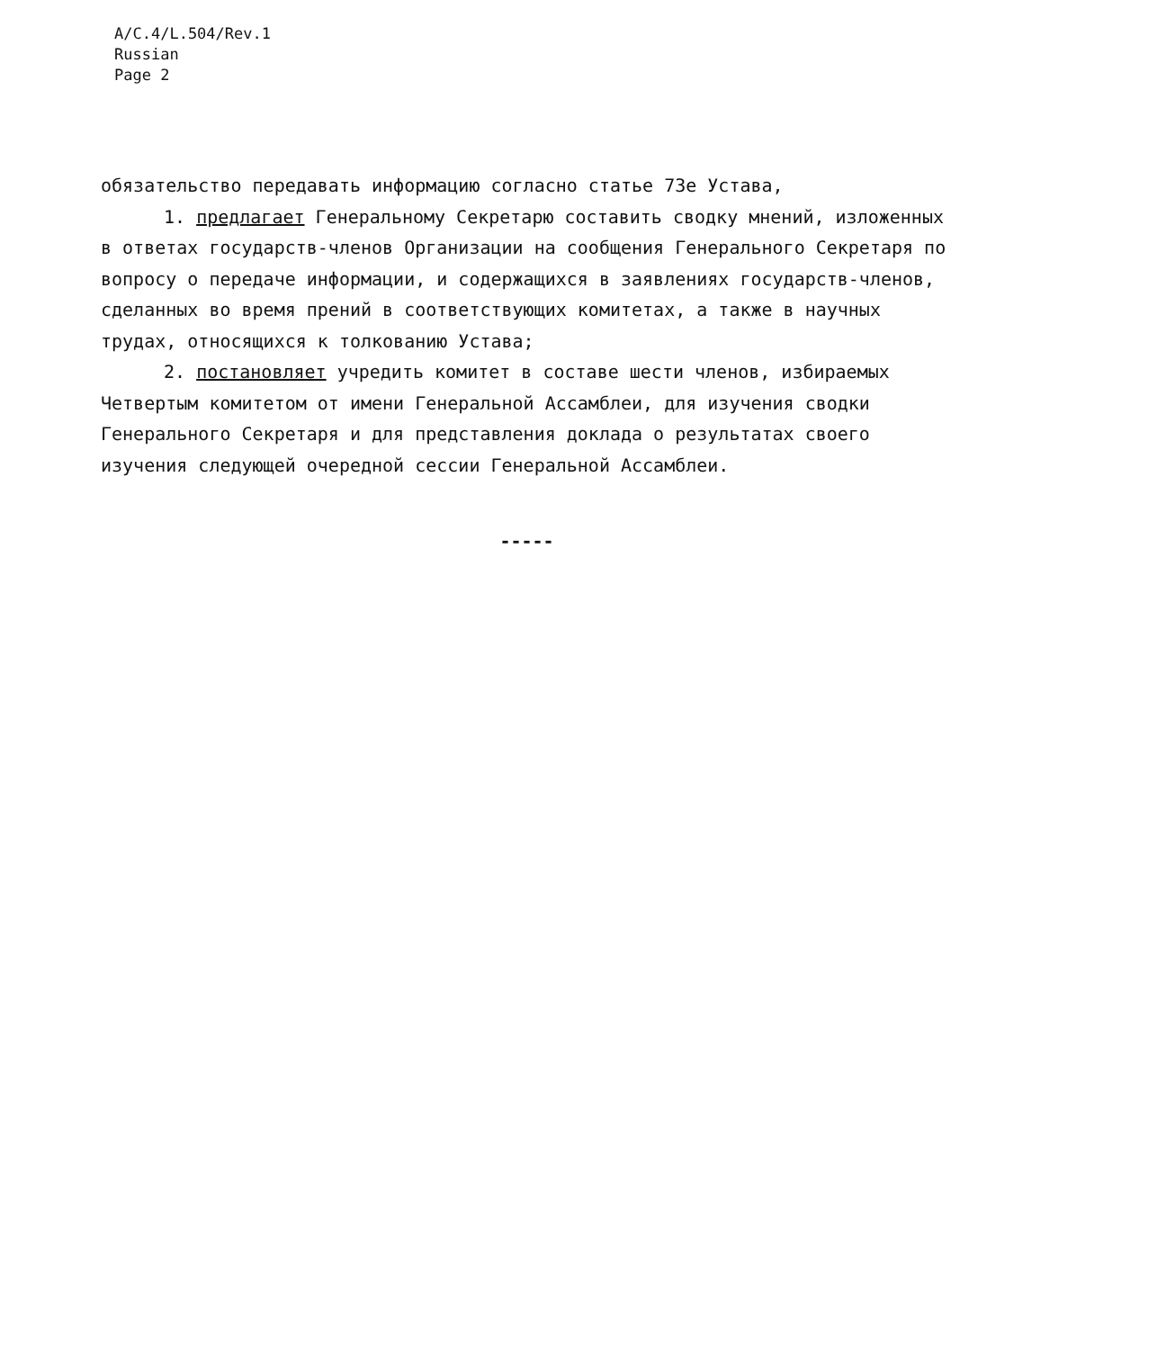A/C.4/L.504/Rev.1
Russian
Page 2
обязательство передавать информацию согласно статье 73е Устава,
1. предлагает Генеральному Секретарю составить сводку мнений, изложенных в ответах государств-членов Организации на сообщения Генерального Секретаря по вопросу о передаче информации, и содержащихся в заявлениях государств-членов, сделанных во время прений в соответствующих комитетах, а также в научных трудах, относящихся к толкованию Устава;
2. постановляет учредить комитет в составе шести членов, избираемых Четвертым комитетом от имени Генеральной Ассамблеи, для изучения сводки Генерального Секретаря и для представления доклада о результатах своего изучения следующей очередной сессии Генеральной Ассамблеи.
-----